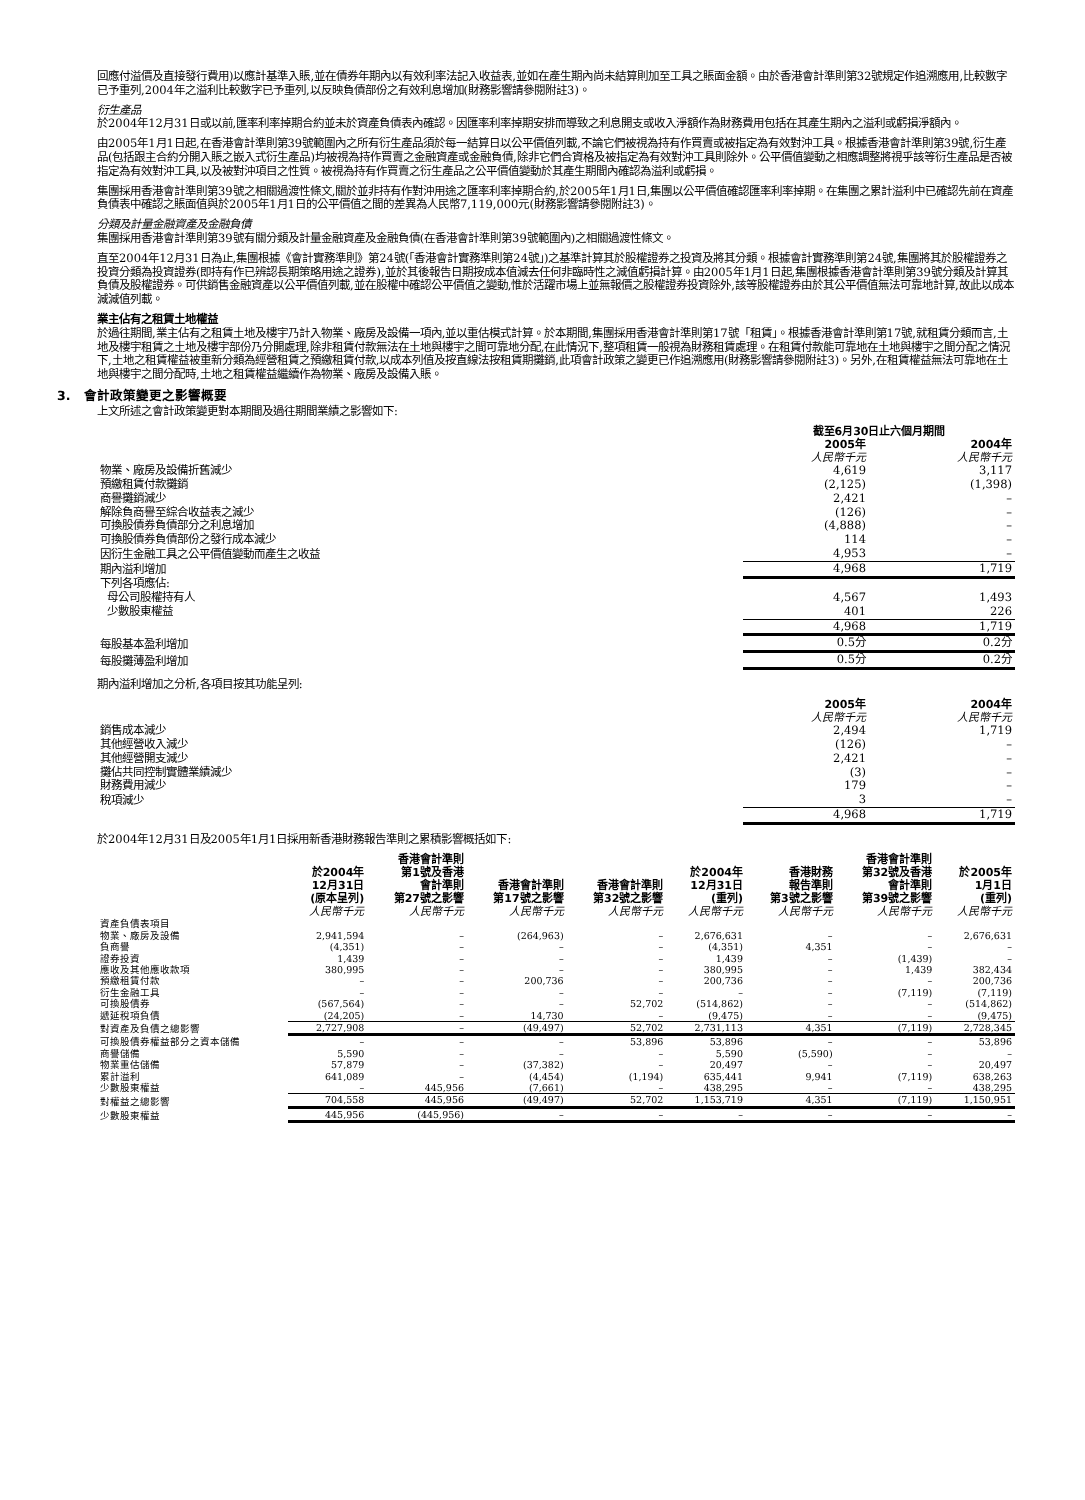回應付溢價及直接發行費用)以應計基準入賬,並在債券年期內以有效利率法記入收益表,並如在產生期內尚未結算則加至工具之賬面金額。由於香港會計準則第32號規定作追溯應用,比較數字已予重列,2004年之溢利比較數字已予重列,以反映負債部份之有效利息增加(財務影響請參閱附註3)。
衍生產品
於2004年12月31日或以前,匯率利率掉期合約並未於資產負債表內確認。因匯率利率掉期安排而導致之利息開支或收入淨額作為財務費用包括在其產生期內之溢利或虧損淨額內。
由2005年1月1日起,在香港會計準則第39號範圍內之所有衍生產品須於每一結算日以公平價值列載,不論它們被視為持有作買賣或被指定為有效對沖工具。根據香港會計準則第39號,衍生產品(包括跟主合約分開入賬之嵌入式衍生產品)均被視為持作買賣之金融資產或金融負債,除非它們合資格及被指定為有效對沖工具則除外。公平價值變動之相應調整將視乎該等衍生產品是否被指定為有效對沖工具,以及被對沖項目之性質。被視為持有作買賣之衍生產品之公平價值變動於其產生期間內確認為溢利或虧損。
集團採用香港會計準則第39號之相關過渡性條文,關於並非持有作對沖用途之匯率利率掉期合約,於2005年1月1日,集團以公平價值確認匯率利率掉期。在集團之累計溢利中已確認先前在資產負債表中確認之賬面值與於2005年1月1日的公平價值之間的差異為人民幣7,119,000元(財務影響請參閱附註3)。
分類及計量金融資產及金融負債
集團採用香港會計準則第39號有關分類及計量金融資產及金融負債(在香港會計準則第39號範圍內)之相關過渡性條文。
直至2004年12月31日為止,集團根據《會計實務準則》第24號(「香港會計實務準則第24號」)之基準計算其於股權證券之投資及將其分類。根據會計實務準則第24號,集團將其於股權證券之投資分類為投資證券(即持有作已辨認長期策略用途之證券),並於其後報告日期按成本值減去任何非臨時性之減值虧損計算。由2005年1月1日起,集團根據香港會計準則第39號分類及計算其負債及股權證券。可供銷售金融資產以公平價值列載,並在股權中確認公平價值之變動,惟於活躍市場上並無報價之股權證券投資除外,該等股權證券由於其公平價值無法可靠地計算,故此以成本減減值列載。
業主佔有之租賃土地權益
於過往期間,業主佔有之租賃土地及樓宇乃計入物業、廠房及設備一項內,並以重估模式計算。於本期間,集團採用香港會計準則第17號「租賃」。根據香港會計準則第17號,就租賃分類而言,土地及樓宇租賃之土地及樓宇部份乃分開處理,除非租賃付款無法在土地與樓宇之間可靠地分配,在此情況下,整項租賃一般視為財務租賃處理。在租賃付款能可靠地在土地與樓宇之間分配之情況下,土地之租賃權益被重新分類為經營租賃之預繳租賃付款,以成本列值及按直線法按租賃期攤銷,此項會計政策之變更已作追溯應用(財務影響請參閱附註3)。另外,在租賃權益無法可靠地在土地與樓宇之間分配時,土地之租賃權益繼續作為物業、廠房及設備入賬。
3. 會計政策變更之影響概要
上文所述之會計政策變更對本期間及過往期間業績之影響如下:
| | 截至6月30日止六個月期間 | |
| | 2005年 人民幣千元 | 2004年 人民幣千元 |
| 物業、廠房及設備折舊減少 | 4,619 | 3,117 |
| 預繳租賃付款攤銷 | (2,125) | (1,398) |
| 商譽攤銷減少 | 2,421 | – |
| 解除負商譽至綜合收益表之減少 | (126) | – |
| 可換股債券負債部分之利息增加 | (4,888) | – |
| 可換股債券負債部份之發行成本減少 | 114 | – |
| 因衍生金融工具之公平價值變動而產生之收益 | 4,953 | – |
| 期內溢利增加 | 4,968 | 1,719 |
| 下列各項應佔: | | |
| 母公司股權持有人 | 4,567 | 1,493 |
| 少數股東權益 | 401 | 226 |
| | 4,968 | 1,719 |
| 每股基本盈利增加 | 0.5分 | 0.2分 |
| 每股攤薄盈利增加 | 0.5分 | 0.2分 |
期內溢利增加之分析,各項目按其功能呈列:
| | 2005年 人民幣千元 | 2004年 人民幣千元 |
| 銷售成本減少 | 2,494 | 1,719 |
| 其他經營收入減少 | (126) | – |
| 其他經營開支減少 | 2,421 | – |
| 攤佔共同控制實體業績減少 | (3) | – |
| 財務費用減少 | 179 | – |
| 稅項減少 | 3 | – |
| | 4,968 | 1,719 |
於2004年12月31日及2005年1月1日採用新香港財務報告準則之累積影響概括如下:
| | 於2004年 12月31日 (原本呈列) 人民幣千元 | 香港會計準則 第1號及香港 會計準則 第27號之影響 人民幣千元 | 香港會計準則 第17號之影響 人民幣千元 | 香港會計準則 第32號之影響 人民幣千元 | 於2004年 12月31日 (重列) 人民幣千元 | 香港財務 報告準則 第3號之影響 人民幣千元 | 香港會計準則 第32號及香港 會計準則 第39號之影響 人民幣千元 | 於2005年 1月1日 (重列) 人民幣千元 |
| 資產負債表項目 | | | | | | | | |
| 物業、廠房及設備 | 2,941,594 | – | (264,963) | – | 2,676,631 | – | – | 2,676,631 |
| 負商譽 | (4,351) | – | – | – | (4,351) | 4,351 | – | – |
| 證券投資 | 1,439 | – | – | – | 1,439 | – | (1,439) | – |
| 應收及其他應收款項 | 380,995 | – | – | – | 380,995 | – | 1,439 | 382,434 |
| 預繳租賃付款 | – | – | 200,736 | – | 200,736 | – | – | 200,736 |
| 衍生金融工具 | – | – | – | – | – | – | (7,119) | (7,119) |
| 可換股債券 | (567,564) | – | – | 52,702 | (514,862) | – | – | (514,862) |
| 遞延稅項負債 | (24,205) | – | 14,730 | – | (9,475) | – | – | (9,475) |
| 對資產及負債之總影響 | 2,727,908 | – | (49,497) | 52,702 | 2,731,113 | 4,351 | (7,119) | 2,728,345 |
| 可換股債券權益部分之資本儲備 | – | – | – | 53,896 | 53,896 | – | – | 53,896 |
| 商譽儲備 | 5,590 | – | – | – | 5,590 | (5,590) | – | – |
| 物業重估儲備 | 57,879 | – | (37,382) | – | 20,497 | – | – | 20,497 |
| 累計溢利 | 641,089 | – | (4,454) | (1,194) | 635,441 | 9,941 | (7,119) | 638,263 |
| 少數股東權益 | – | 445,956 | (7,661) | – | 438,295 | – | – | 438,295 |
| 對權益之總影響 | 704,558 | 445,956 | (49,497) | 52,702 | 1,153,719 | 4,351 | (7,119) | 1,150,951 |
| 少數股東權益 | 445,956 | (445,956) | – | – | – | – | – | – |